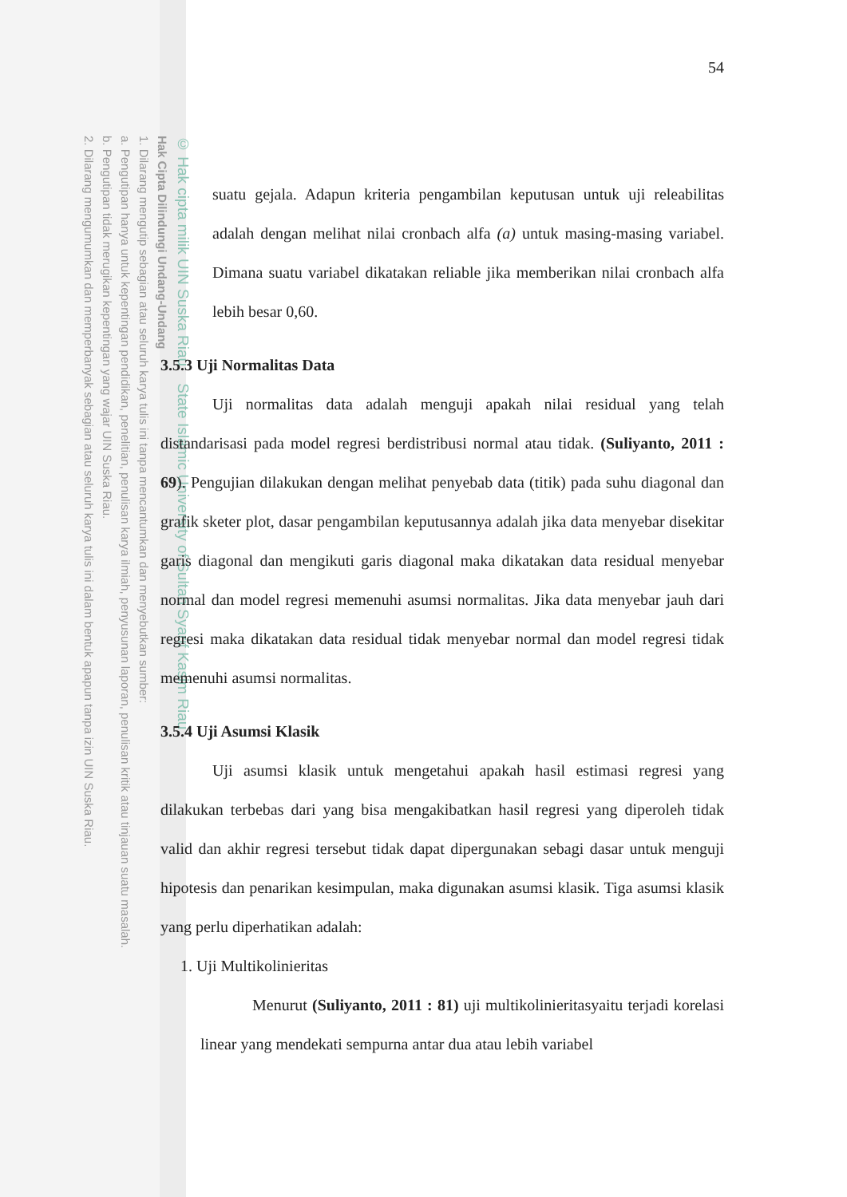© Hak cipta milik UIN Suska Riau State Islamic University of Sultan Syarif Kasim Riau
Hak Cipta Dilindungi Undang-Undang
1. Dilarang mengutip sebagian atau seluruh karya tulis ini tanpa mencantumkan dan menyebutkan sumber:
a. Pengutipan hanya untuk kepentingan pendidikan, penelitian, penulisan karya ilmiah, penyusunan laporan, penulisan kritik atau tinjauan suatu masalah.
b. Pengutipan tidak merugikan kepentingan yang wajar UIN Suska Riau.
2. Dilarang mengumumkan dan memperbanyak sebagian atau seluruh karya tulis ini dalam bentuk apapun tanpa izin UIN Suska Riau.
54
suatu gejala. Adapun kriteria pengambilan keputusan untuk uji releabilitas adalah dengan melihat nilai cronbach alfa (a) untuk masing-masing variabel. Dimana suatu variabel dikatakan reliable jika memberikan nilai cronbach alfa lebih besar 0,60.
3.5.3 Uji Normalitas Data
Uji normalitas data adalah menguji apakah nilai residual yang telah distandarisasi pada model regresi berdistribusi normal atau tidak. (Suliyanto, 2011 : 69). Pengujian dilakukan dengan melihat penyebab data (titik) pada suhu diagonal dan grafik sketer plot, dasar pengambilan keputusannya adalah jika data menyebar disekitar garis diagonal dan mengikuti garis diagonal maka dikatakan data residual menyebar normal dan model regresi memenuhi asumsi normalitas. Jika data menyebar jauh dari regresi maka dikatakan data residual tidak menyebar normal dan model regresi tidak memenuhi asumsi normalitas.
3.5.4 Uji Asumsi Klasik
Uji asumsi klasik untuk mengetahui apakah hasil estimasi regresi yang dilakukan terbebas dari yang bisa mengakibatkan hasil regresi yang diperoleh tidak valid dan akhir regresi tersebut tidak dapat dipergunakan sebagi dasar untuk menguji hipotesis dan penarikan kesimpulan, maka digunakan asumsi klasik. Tiga asumsi klasik yang perlu diperhatikan adalah:
1. Uji Multikolinieritas
Menurut (Suliyanto, 2011 : 81) uji multikolinieritasyaitu terjadi korelasi linear yang mendekati sempurna antar dua atau lebih variabel